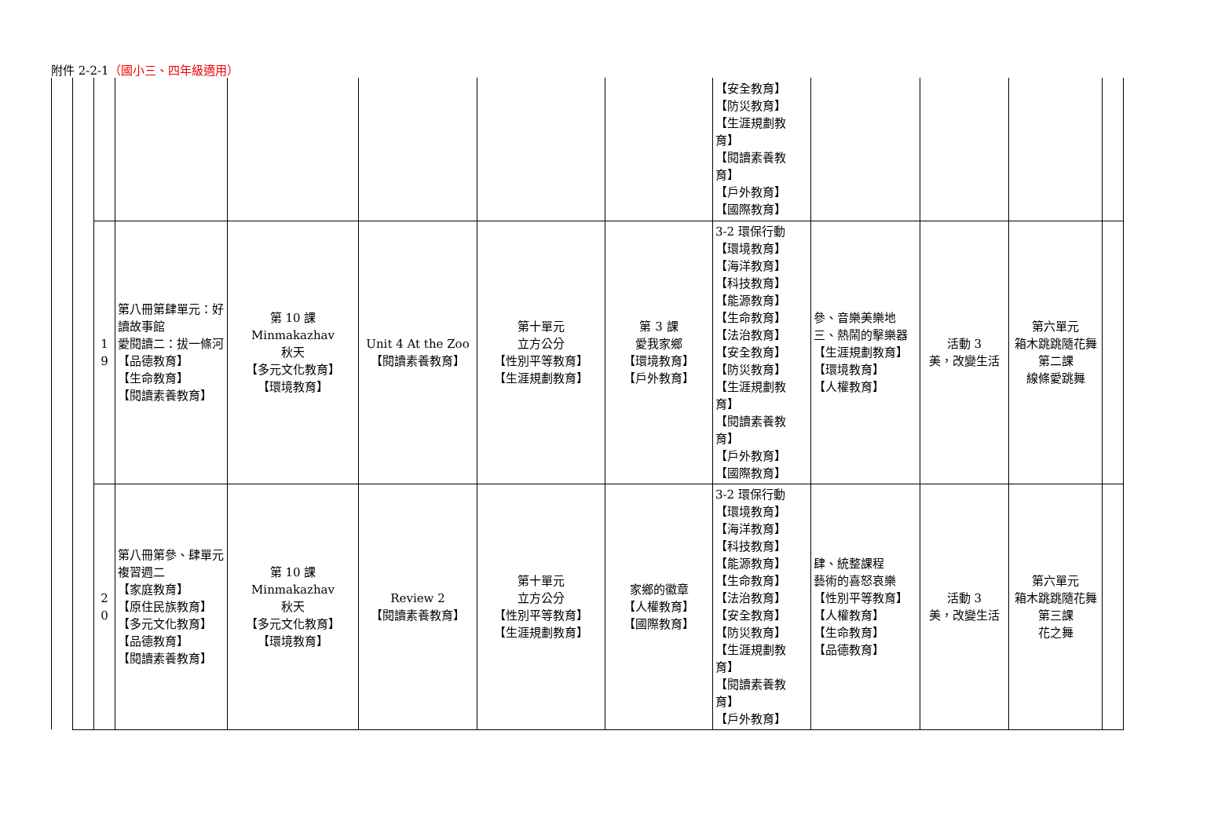附件 2-2-1（國小三、四年級適用）
| | | | | | | | | 【安全教育】 【防災教育】 【生涯規劃教育】 【閱讀素養教育】 【戶外教育】 【國際教育】 | | | | |
| | | 1 9 | 第八冊第肆單元：好讀故事館 愛閱讀二：拔一條河 【品德教育】 【生命教育】 【閱讀素養教育】 | 第 10 課 Minmakazhav 秋天 【多元文化教育】 【環境教育】 | Unit 4 At the Zoo 【閱讀素養教育】 | 第十單元 立方公分 【性別平等教育】 【生涯規劃教育】 | 第 3 課 愛我家鄉 【環境教育】 【戶外教育】 | 3-2 環保行動 【環境教育】 【海洋教育】 【科技教育】 【能源教育】 【生命教育】 【法治教育】 【安全教育】 【防災教育】 【生涯規劃教育】 【閱讀素養教育】 【戶外教育】 【國際教育】 | 參、音樂美樂地 三、熱鬧的擊樂器 【生涯規劃教育】 【環境教育】 【人權教育】 | 活動 3 美，改變生活 | 第六單元 箱木跳跳隨花舞 第二課 線條愛跳舞 | |
| | | 2 0 | 第八冊第參、肆單元 複習週二 【家庭教育】 【原住民族教育】 【多元文化教育】 【品德教育】 【閱讀素養教育】 | 第 10 課 Minmakazhav 秋天 【多元文化教育】 【環境教育】 | Review 2 【閱讀素養教育】 | 第十單元 立方公分 【性別平等教育】 【生涯規劃教育】 | 家鄉的徽章 【人權教育】 【國際教育】 | 3-2 環保行動 【環境教育】 【海洋教育】 【科技教育】 【能源教育】 【生命教育】 【法治教育】 【安全教育】 【防災教育】 【生涯規劃教育】 【閱讀素養教育】 【戶外教育】 | 肆、統整課程 藝術的喜怒哀樂 【性別平等教育】 【人權教育】 【生命教育】 【品德教育】 | 活動 3 美，改變生活 | 第六單元 箱木跳跳隨花舞 第三課 花之舞 | |